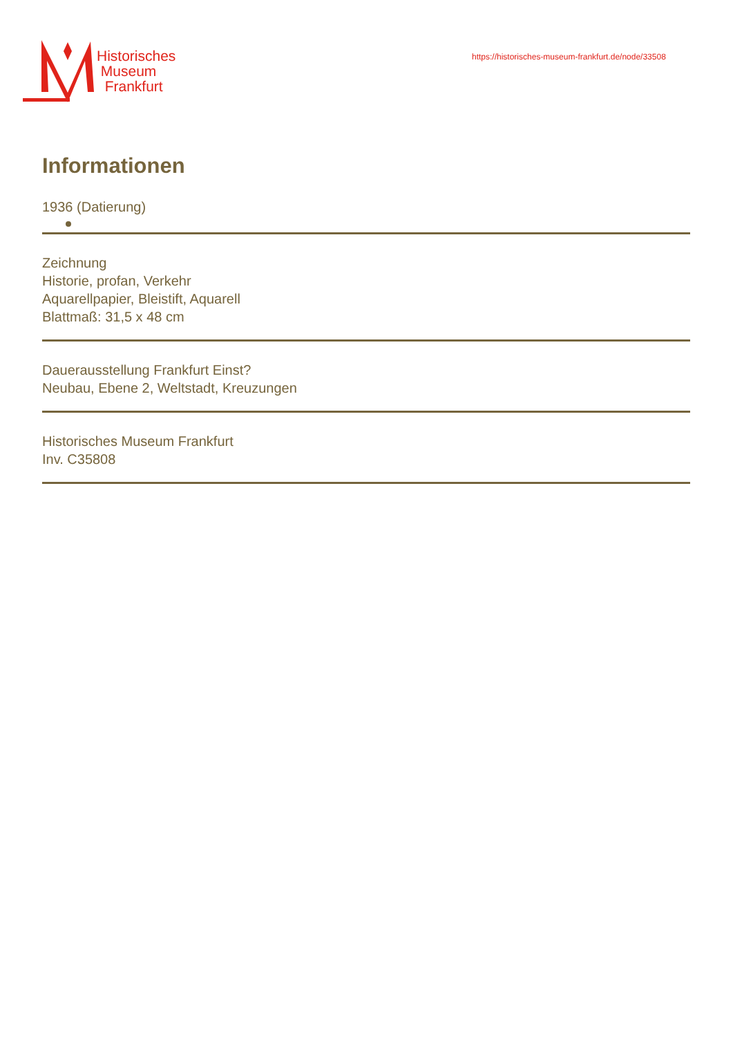Historisches
Museum
Frankfurt
https://historisches-museum-frankfurt.de/node/33508
Informationen
1936 (Datierung)
Zeichnung
Historie, profan, Verkehr
Aquarellpapier, Bleistift, Aquarell
Blattmaß: 31,5 x 48 cm
Dauerausstellung Frankfurt Einst?
Neubau, Ebene 2, Weltstadt, Kreuzungen
Historisches Museum Frankfurt
Inv. C35808